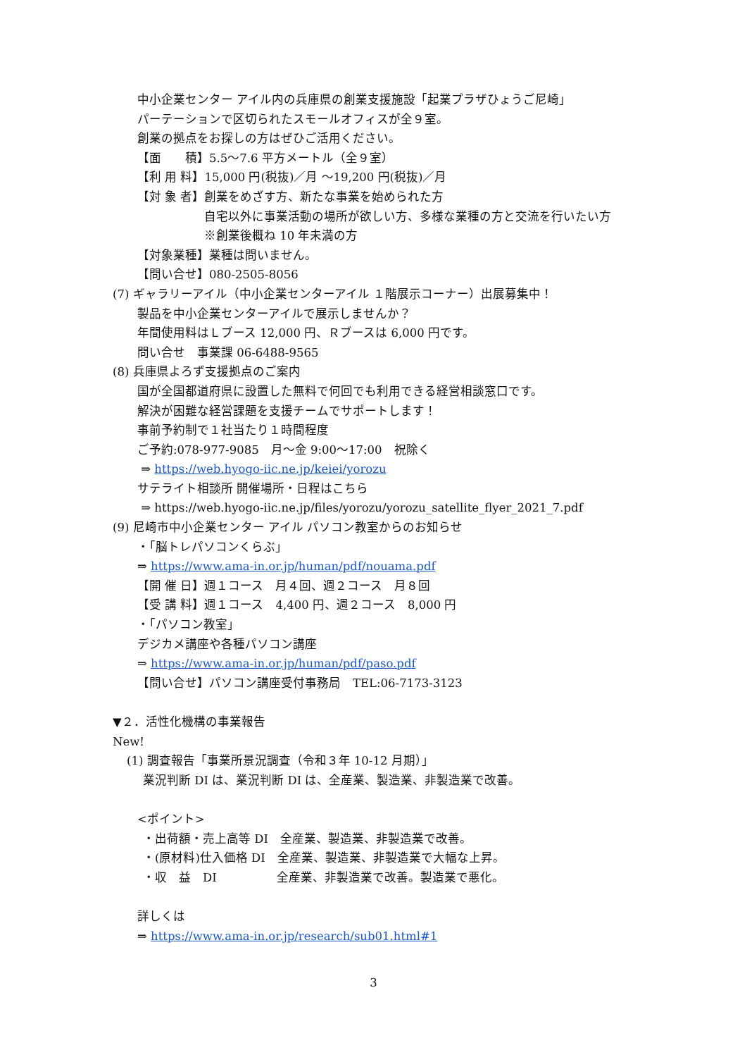中小企業センター アイル内の兵庫県の創業支援施設「起業プラザひょうご尼崎」
パーテーションで区切られたスモールオフィスが全９室。
創業の拠点をお探しの方はぜひご活用ください。
【面　　積】5.5～7.6 平方メートル（全９室）
【利 用 料】15,000 円(税抜)／月 ～19,200 円(税抜)／月
【対 象 者】創業をめざす方、新たな事業を始められた方
自宅以外に事業活動の場所が欲しい方、多様な業種の方と交流を行いたい方
※創業後概ね 10 年未満の方
【対象業種】業種は問いません。
【問い合せ】080-2505-8056
(7) ギャラリーアイル（中小企業センターアイル １階展示コーナー）出展募集中！
製品を中小企業センターアイルで展示しませんか？
年間使用料はＬブース 12,000 円、Ｒブースは 6,000 円です。
問い合せ　事業課 06-6488-9565
(8) 兵庫県よろず支援拠点のご案内
国が全国都道府県に設置した無料で何回でも利用できる経営相談窓口です。
解決が困難な経営課題を支援チームでサポートします！
事前予約制で１社当たり１時間程度
ご予約:078-977-9085　月～金 9:00～17:00　祝除く
⇒ https://web.hyogo-iic.ne.jp/keiei/yorozu
サテライト相談所 開催場所・日程はこちら
⇒ https://web.hyogo-iic.ne.jp/files/yorozu/yorozu_satellite_flyer_2021_7.pdf
(9) 尼崎市中小企業センター アイル パソコン教室からのお知らせ
・「脳トレパソコンくらぶ」
⇒ https://www.ama-in.or.jp/human/pdf/nouama.pdf
【開 催 日】週１コース　月４回、週２コース　月８回
【受 講 料】週１コース　4,400 円、週２コース　8,000 円
・「パソコン教室」
デジカメ講座や各種パソコン講座
⇒ https://www.ama-in.or.jp/human/pdf/paso.pdf
【問い合せ】パソコン講座受付事務局　TEL:06-7173-3123
▼２．活性化機構の事業報告
New!
(1) 調査報告「事業所景況調査（令和３年 10-12 月期）」
業況判断 DI は、業況判断 DI は、全産業、製造業、非製造業で改善。
<ポイント>
・出荷額・売上高等 DI　全産業、製造業、非製造業で改善。
・(原材料)仕入価格 DI　全産業、製造業、非製造業で大幅な上昇。
・収　益　DI　　　　　全産業、非製造業で改善。製造業で悪化。
詳しくは
⇒ https://www.ama-in.or.jp/research/sub01.html#1
3